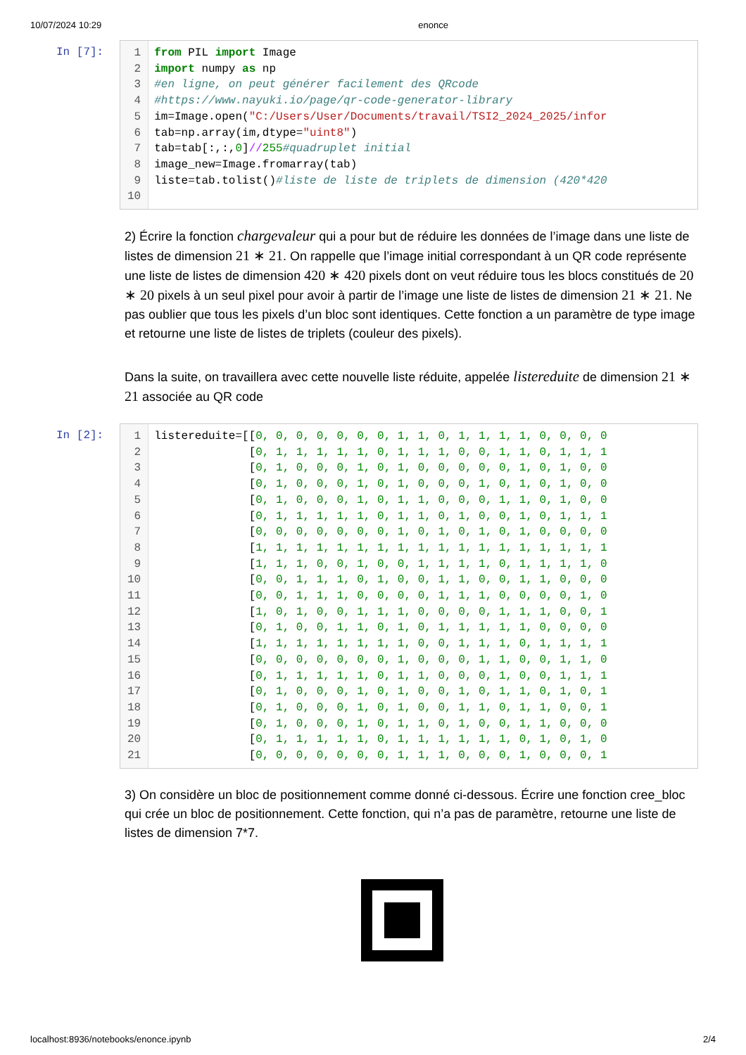10/07/2024 10:29 enonce
In [7]:
1
2
3
4
5
6
7
8
9
10
from PIL import Image
import numpy as np
#en ligne, on peut générer facilement des QRcode
#https://www.nayuki.io/page/qr-code-generator-library
im=Image.open("C:/Users/User/Documents/travail/TSI2_2024_2025/infor
tab=np.array(im,dtype="uint8")
tab=tab[:,:,0]//255#quadruplet initial
image_new=Image.fromarray(tab)
liste=tab.tolist()#liste de liste de triplets de dimension (420*420
2) Écrire la fonction chargevaleur qui a pour but de réduire les données de l’image dans une liste de listes de dimension 21 ∗ 21. On rappelle que l’image initial correspondant à un QR code représente une liste de listes de dimension 420 ∗ 420 pixels dont on veut réduire tous les blocs constitués de 20 ∗ 20 pixels à un seul pixel pour avoir à partir de l’image une liste de listes de dimension 21 ∗ 21. Ne pas oublier que tous les pixels d’un bloc sont identiques. Cette fonction a un paramètre de type image et retourne une liste de listes de triplets (couleur des pixels).
Dans la suite, on travaillera avec cette nouvelle liste réduite, appelée listereduite de dimension 21 ∗ 21 associée au QR code
In [2]:
1
2
3
4
5
6
7
8
9
10
11
12
13
14
15
16
17
18
19
20
21
listereduite=[[0, 0, 0, 0, 0, 0, 0, 1, 1, 0, 1, 1, 1, 1, 0, 0, 0, 0
              [0, 1, 1, 1, 1, 1, 0, 1, 1, 1, 0, 0, 1, 1, 0, 1, 1, 1
              [0, 1, 0, 0, 0, 1, 0, 1, 0, 0, 0, 0, 0, 1, 0, 1, 0, 0
              [0, 1, 0, 0, 0, 1, 0, 1, 0, 0, 0, 1, 0, 1, 0, 1, 0, 0
              [0, 1, 0, 0, 0, 1, 0, 1, 1, 0, 0, 0, 1, 1, 0, 1, 0, 0
              [0, 1, 1, 1, 1, 1, 0, 1, 1, 0, 1, 0, 0, 1, 0, 1, 1, 1
              [0, 0, 0, 0, 0, 0, 0, 1, 0, 1, 0, 1, 0, 1, 0, 0, 0, 0
              [1, 1, 1, 1, 1, 1, 1, 1, 1, 1, 1, 1, 1, 1, 1, 1, 1, 1
              [1, 1, 1, 0, 0, 1, 0, 0, 1, 1, 1, 1, 0, 1, 1, 1, 1, 0
              [0, 0, 1, 1, 1, 0, 1, 0, 0, 1, 1, 0, 0, 1, 1, 0, 0, 0
              [0, 0, 1, 1, 1, 0, 0, 0, 0, 1, 1, 1, 0, 0, 0, 0, 1, 0
              [1, 0, 1, 0, 0, 1, 1, 1, 0, 0, 0, 0, 1, 1, 1, 0, 0, 1
              [0, 1, 0, 0, 1, 1, 0, 1, 0, 1, 1, 1, 1, 1, 0, 0, 0, 0
              [1, 1, 1, 1, 1, 1, 1, 1, 0, 0, 1, 1, 1, 0, 1, 1, 1, 1
              [0, 0, 0, 0, 0, 0, 0, 1, 0, 0, 0, 1, 1, 0, 0, 1, 1, 0
              [0, 1, 1, 1, 1, 1, 0, 1, 1, 0, 0, 0, 1, 0, 0, 1, 1, 1
              [0, 1, 0, 0, 0, 1, 0, 1, 0, 0, 1, 0, 1, 1, 0, 1, 0, 1
              [0, 1, 0, 0, 0, 1, 0, 1, 0, 0, 1, 1, 0, 1, 1, 0, 0, 1
              [0, 1, 0, 0, 0, 1, 0, 1, 1, 0, 1, 0, 0, 1, 1, 0, 0, 0
              [0, 1, 1, 1, 1, 1, 0, 1, 1, 1, 1, 1, 1, 0, 1, 0, 1, 0
              [0, 0, 0, 0, 0, 0, 0, 1, 1, 1, 0, 0, 0, 1, 0, 0, 0, 1
3) On considère un bloc de positionnement comme donné ci-dessous. Écrire une fonction cree_bloc qui crée un bloc de positionnement. Cette fonction, qui n’a pas de paramètre, retourne une liste de listes de dimension 7*7.
localhost:8936/notebooks/enonce.ipynb 2/4